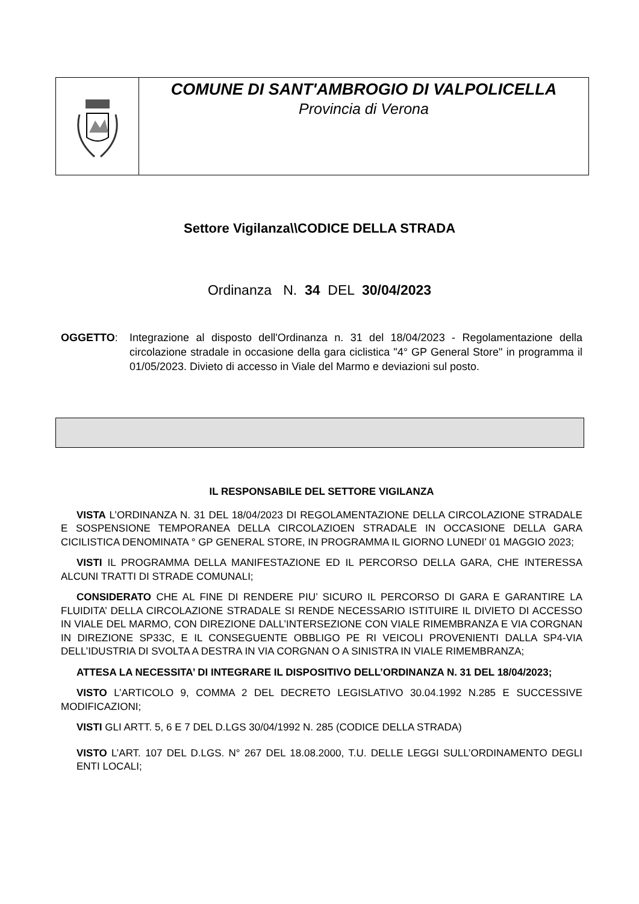COMUNE DI SANT'AMBROGIO DI VALPOLICELLA
Provincia di Verona
Settore Vigilanza\\CODICE DELLA STRADA
Ordinanza N. 34 DEL 30/04/2023
OGGETTO: Integrazione al disposto dell'Ordinanza n. 31 del 18/04/2023 - Regolamentazione della circolazione stradale in occasione della gara ciclistica "4° GP General Store" in programma il 01/05/2023. Divieto di accesso in Viale del Marmo e deviazioni sul posto.
IL RESPONSABILE DEL SETTORE VIGILANZA
VISTA L’ORDINANZA N. 31 DEL 18/04/2023 DI REGOLAMENTAZIONE DELLA CIRCOLAZIONE STRADALE E SOSPENSIONE TEMPORANEA DELLA CIRCOLAZIOEN STRADALE IN OCCASIONE DELLA GARA CICILISTICA DENOMINATA ° GP GENERAL STORE, IN PROGRAMMA IL GIORNO LUNEDI’ 01 MAGGIO 2023;
VISTI IL PROGRAMMA DELLA MANIFESTAZIONE ED IL PERCORSO DELLA GARA, CHE INTERESSA ALCUNI TRATTI DI STRADE COMUNALI;
CONSIDERATO CHE AL FINE DI RENDERE PIU’ SICURO IL PERCORSO DI GARA E GARANTIRE LA FLUIDITA’ DELLA CIRCOLAZIONE STRADALE SI RENDE NECESSARIO ISTITUIRE IL DIVIETO DI ACCESSO IN VIALE DEL MARMO, CON DIREZIONE DALL’INTERSEZIONE CON VIALE RIMEMBRANZA E VIA CORGNAN IN DIREZIONE SP33C, E IL CONSEGUENTE OBBLIGO PE RI VEICOLI PROVENIENTI DALLA SP4-VIA DELL’IDUSTRIA DI SVOLTA A DESTRA IN VIA CORGNAN O A SINISTRA IN VIALE RIMEMBRANZA;
ATTESA LA NECESSITA’ DI INTEGRARE IL DISPOSITIVO DELL’ORDINANZA N. 31 DEL 18/04/2023;
VISTO L’ARTICOLO 9, COMMA 2 DEL DECRETO LEGISLATIVO 30.04.1992 N.285 E SUCCESSIVE MODIFICAZIONI;
VISTI GLI ARTT. 5, 6 E 7 DEL D.LGS 30/04/1992 N. 285 (CODICE DELLA STRADA)
VISTO L’ART. 107 DEL D.LGS. N° 267 DEL 18.08.2000, T.U. DELLE LEGGI SULL’ORDINAMENTO DEGLI ENTI LOCALI;